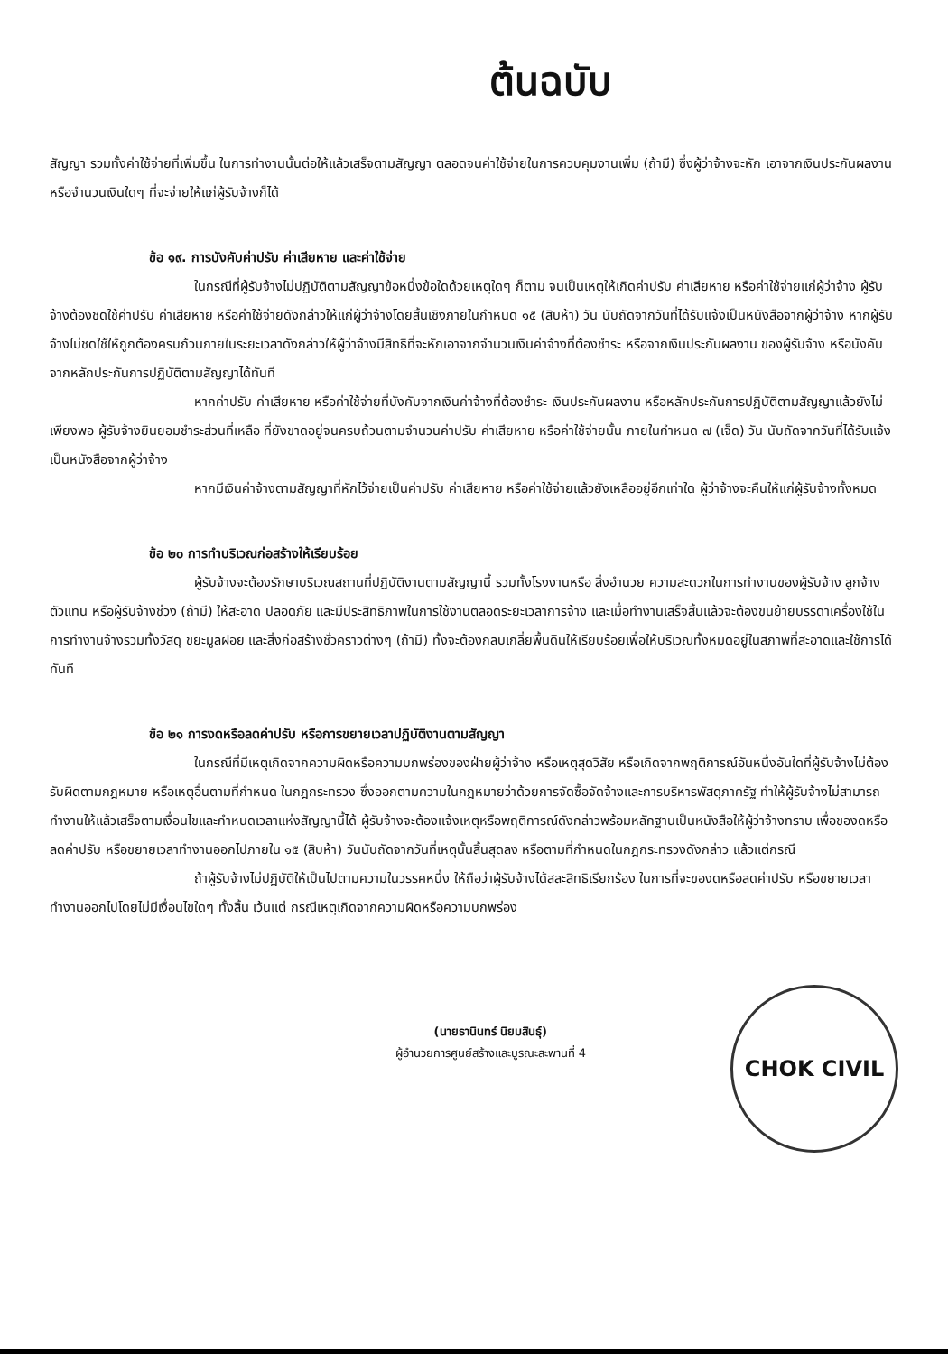ต้นฉบับ
สัญญา รวมทั้งค่าใช้จ่ายที่เพิ่มขึ้น ในการทำงานนั้นต่อให้แล้วเสร็จตามสัญญา ตลอดจนค่าใช้จ่ายในการควบคุมงานเพิ่ม (ถ้ามี) ซึ่งผู้ว่าจ้างจะหัก เอาจากเงินประกันผลงานหรือจำนวนเงินใดๆ ที่จะจ่ายให้แก่ผู้รับจ้างก็ได้
ข้อ ๑๙. การบังคับค่าปรับ ค่าเสียหาย และค่าใช้จ่าย
ในกรณีที่ผู้รับจ้างไม่ปฏิบัติตามสัญญาข้อหนึ่งข้อใดด้วยเหตุใดๆ ก็ตาม จนเป็นเหตุให้เกิดค่าปรับ ค่าเสียหาย หรือค่าใช้จ่ายแก่ผู้ว่าจ้าง ผู้รับจ้างต้องชดใช้ค่าปรับ ค่าเสียหาย หรือค่าใช้จ่ายดังกล่าวให้แก่ผู้ว่าจ้างโดยสิ้นเชิงภายในกำหนด ๑๕ (สิบห้า) วัน นับถัดจากวันที่ได้รับแจ้งเป็นหนังสือจากผู้ว่าจ้าง หากผู้รับจ้างไม่ชดใช้ให้ถูกต้องครบถ้วนภายในระยะเวลาดังกล่าวให้ผู้ว่าจ้างมีสิทธิที่จะหักเอาจากจำนวนเงินค่าจ้างที่ต้องชำระ หรือจากเงินประกันผลงาน ของผู้รับจ้าง หรือบังคับจากหลักประกันการปฏิบัติตามสัญญาได้ทันที
หากค่าปรับ ค่าเสียหาย หรือค่าใช้จ่ายที่บังคับจากเงินค่าจ้างที่ต้องชำระ เงินประกันผลงาน หรือหลักประกันการปฏิบัติตามสัญญาแล้วยังไม่เพียงพอ ผู้รับจ้างยินยอมชำระส่วนที่เหลือ ที่ยังขาดอยู่จนครบถ้วนตามจำนวนค่าปรับ ค่าเสียหาย หรือค่าใช้จ่ายนั้น ภายในกำหนด ๗ (เจ็ด) วัน นับถัดจากวันที่ได้รับแจ้งเป็นหนังสือจากผู้ว่าจ้าง
หากมีเงินค่าจ้างตามสัญญาที่หักไว้จ่ายเป็นค่าปรับ ค่าเสียหาย หรือค่าใช้จ่ายแล้วยังเหลืออยู่อีกเท่าใด ผู้ว่าจ้างจะคืนให้แก่ผู้รับจ้างทั้งหมด
ข้อ ๒๐ การทำบริเวณก่อสร้างให้เรียบร้อย
ผู้รับจ้างจะต้องรักษาบริเวณสถานที่ปฏิบัติงานตามสัญญานี้ รวมทั้งโรงงานหรือ สิ่งอำนวย ความสะดวกในการทำงานของผู้รับจ้าง ลูกจ้าง ตัวแทน หรือผู้รับจ้างช่วง (ถ้ามี) ให้สะอาด ปลอดภัย และมีประสิทธิภาพในการใช้งานตลอดระยะเวลาการจ้าง และเมื่อทำงานเสร็จสิ้นแล้วจะต้องขนย้ายบรรดาเครื่องใช้ในการทำงานจ้างรวมทั้งวัสดุ ขยะมูลฝอย และสิ่งก่อสร้างชั่วคราวต่างๆ (ถ้ามี) ทั้งจะต้องกลบเกลี่ยพื้นดินให้เรียบร้อยเพื่อให้บริเวณทั้งหมดอยู่ในสภาพที่สะอาดและใช้การได้ทันที
ข้อ ๒๑ การงดหรือลดค่าปรับ หรือการขยายเวลาปฏิบัติงานตามสัญญา
ในกรณีที่มีเหตุเกิดจากความผิดหรือความบกพร่องของฝ่ายผู้ว่าจ้าง หรือเหตุสุดวิสัย หรือเกิดจากพฤติการณ์อันหนึ่งอันใดที่ผู้รับจ้างไม่ต้องรับผิดตามกฎหมาย หรือเหตุอื่นตามที่กำหนด ในกฎกระทรวง ซึ่งออกตามความในกฎหมายว่าด้วยการจัดซื้อจัดจ้างและการบริหารพัสดุภาครัฐ ทำให้ผู้รับจ้างไม่สามารถทำงานให้แล้วเสร็จตามเงื่อนไขและกำหนดเวลาแห่งสัญญานี้ได้ ผู้รับจ้างจะต้องแจ้งเหตุหรือพฤติการณ์ดังกล่าวพร้อมหลักฐานเป็นหนังสือให้ผู้ว่าจ้างทราบ เพื่อของดหรือลดค่าปรับ หรือขยายเวลาทำงานออกไปภายใน ๑๕ (สิบห้า) วันนับถัดจากวันที่เหตุนั้นสิ้นสุดลง หรือตามที่กำหนดในกฎกระทรวงดังกล่าว แล้วแต่กรณี
ถ้าผู้รับจ้างไม่ปฏิบัติให้เป็นไปตามความในวรรคหนึ่ง ให้ถือว่าผู้รับจ้างได้สละสิทธิเรียกร้อง ในการที่จะของดหรือลดค่าปรับ หรือขยายเวลาทำงานออกไปโดยไม่มีเงื่อนไขใดๆ ทั้งสิ้น เว้นแต่ กรณีเหตุเกิดจากความผิดหรือความบกพร่อง
(นายธานินทร์ นิยมสินธุ์)
ผู้อำนวยการศูนย์สร้างและบูรณะสะพานที่ 4
CHOK CIVIL